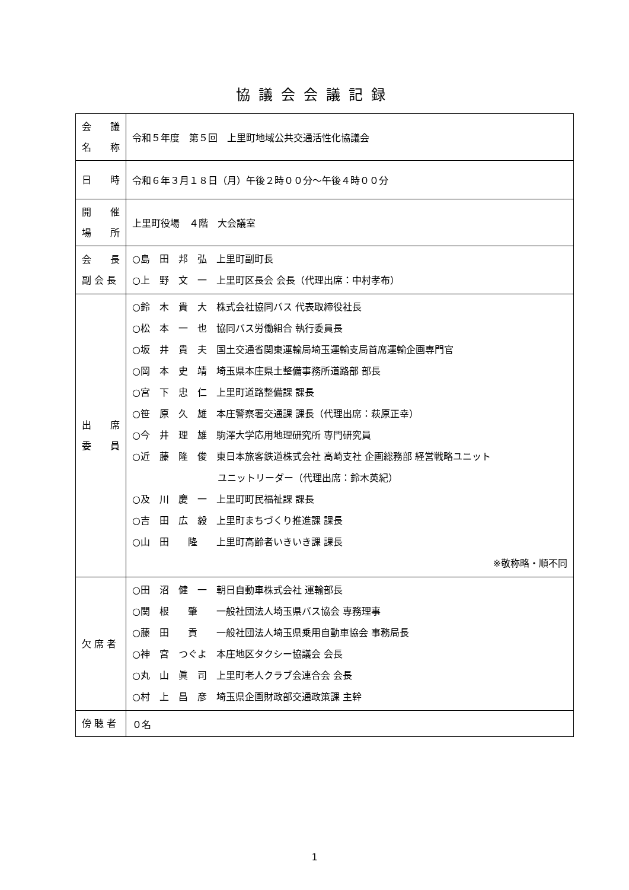協議会会議記録
| 会 議 名 称 | 令和５年度 第５回 上里町地域公共交通活性化協議会 |
| 日 時 | 令和６年３月１８日（月）午後２時００分～午後４時００分 |
| 開 催 場 所 | 上里町役場 ４階 大会議室 |
| 会 長 副 会 長 | ○島 田 邦 弘 上里町副町長 ○上 野 文 一 上里町区長会 会長（代理出席：中村孝布） |
| 出 席 委 員 | ○鈴 木 貴 大 株式会社協同バス 代表取締役社長 ○松 本 一 也 協同バス労働組合 執行委員長 ○坂 井 貴 夫 国土交通省関東運輸局埼玉運輸支局首席運輸企画専門官 ○岡 本 史 靖 埼玉県本庄県土整備事務所道路部 部長 ○宮 下 忠 仁 上里町道路整備課 課長 ○笹 原 久 雄 本庄警察署交通課 課長（代理出席：萩原正幸） ○今 井 理 雄 駒澤大学応用地理研究所 専門研究員 ○近 藤 隆 俊 東日本旅客鉄道株式会社 高崎支社 企画総務部 経営戦略ユニット ユニットリーダー（代理出席：鈴木英紀） ○及 川 慶 一 上里町町民福祉課 課長 ○吉 田 広 毅 上里町まちづくり推進課 課長 ○山 田 隆 上里町高齢者いきいき課 課長 ※敬称略・順不同 |
| 欠 席 者 | ○田 沼 健 一 朝日自動車株式会社 運輸部長 ○関 根 肇 一般社団法人埼玉県バス協会 専務理事 ○藤 田 貢 一般社団法人埼玉県乗用自動車協会 事務局長 ○神 宮 つぐよ 本庄地区タクシー協議会 会長 ○丸 山 眞 司 上里町老人クラブ会連合会 会長 ○村 上 昌 彦 埼玉県企画財政部交通政策課 主幹 |
| 傍 聴 者 | ０名 |
1